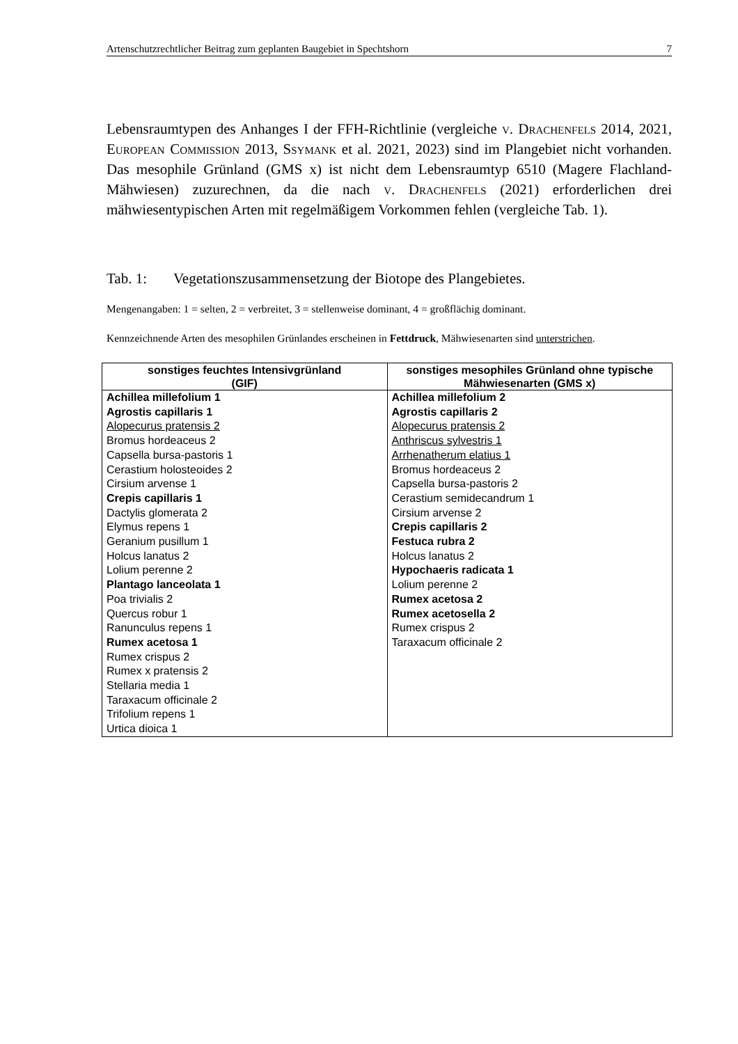Artenschutzrechtlicher Beitrag zum geplanten Baugebiet in Spechtshorn 7
Lebensraumtypen des Anhanges I der FFH-Richtlinie (vergleiche v. Drachenfels 2014, 2021, European Commission 2013, Ssymank et al. 2021, 2023) sind im Plangebiet nicht vorhanden. Das mesophile Grünland (GMS x) ist nicht dem Lebensraumtyp 6510 (Magere Flachland-Mähwiesen) zuzurechnen, da die nach v. Drachenfels (2021) erforderlichen drei mähwiesentypischen Arten mit regelmäßigem Vorkommen fehlen (vergleiche Tab. 1).
Tab. 1: Vegetationszusammensetzung der Biotope des Plangebietes.
Mengenangaben: 1 = selten, 2 = verbreitet, 3 = stellenweise dominant, 4 = großflächig dominant.
Kennzeichnende Arten des mesophilen Grünlandes erscheinen in Fettdruck, Mähwiesenarten sind unterstrichen.
| sonstiges feuchtes Intensivgrünland (GIF) | sonstiges mesophiles Grünland ohne typische Mähwiesenarten (GMS x) |
| --- | --- |
| Achillea millefolium 1 Agrostis capillaris 1 Alopecurus pratensis 2 Bromus hordeaceus 2 Capsella bursa-pastoris 1 Cerastium holosteoides 2 Cirsium arvense 1 Crepis capillaris 1 Dactylis glomerata 2 Elymus repens 1 Geranium pusillum 1 Holcus lanatus 2 Lolium perenne 2 Plantago lanceolata 1 Poa trivialis 2 Quercus robur 1 Ranunculus repens 1 Rumex acetosa 1 Rumex crispus 2 Rumex x pratensis 2 Stellaria media 1 Taraxacum officinale 2 Trifolium repens 1 Urtica dioica 1 | Achillea millefolium 2 Agrostis capillaris 2 Alopecurus pratensis 2 Anthriscus sylvestris 1 Arrhenatherum elatius 1 Bromus hordeaceus 2 Capsella bursa-pastoris 2 Cerastium semidecandrum 1 Cirsium arvense 2 Crepis capillaris 2 Festuca rubra 2 Holcus lanatus 2 Hypochaeris radicata 1 Lolium perenne 2 Rumex acetosa 2 Rumex acetosella 2 Rumex crispus 2 Taraxacum officinale 2 |